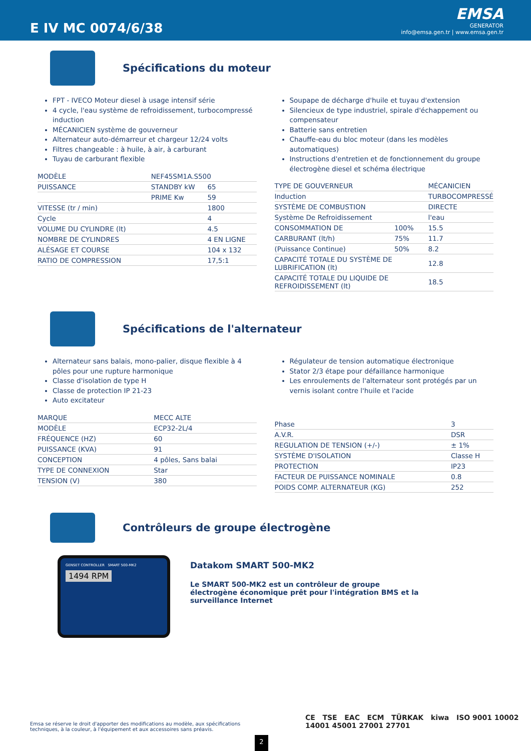E IV MC 0074/6/38
EMSA
GENERATOR
info@emsa.gen.tr | www.emsa.gen.tr
Spécifications du moteur
FPT - IVECO Moteur diesel à usage intensif série
4 cycle, l'eau système de refroidissement, turbocompressé induction
MÉCANICIEN système de gouverneur
Alternateur auto-démarreur et chargeur 12/24 volts
Filtres changeable : à huile, à air, à carburant
Tuyau de carburant flexible
| MODÈLE | NEF45SM1A.S500 | |
| PUISSANCE | STANDBY kW | 65 |
| | PRIME Kw | 59 |
| VITESSE (tr / min) | | 1800 |
| Cycle | | 4 |
| VOLUME DU CYLINDRE (lt) | | 4.5 |
| NOMBRE DE CYLINDRES | | 4 EN LIGNE |
| ALÉSAGE ET COURSE | | 104 x 132 |
| RATIO DE COMPRESSION | | 17,5:1 |
Soupape de décharge d'huile et tuyau d'extension
Silencieux de type industriel, spirale d'échappement ou compensateur
Batterie sans entretien
Chauffe-eau du bloc moteur (dans les modèles automatiques)
Instructions d'entretien et de fonctionnement du groupe électrogène diesel et schéma électrique
| TYPE DE GOUVERNEUR | | MÉCANICIEN |
| Induction | | TURBOCOMPRESSÉ |
| SYSTÈME DE COMBUSTION | | DIRECTE |
| Système De Refroidissement | | l'eau |
| CONSOMMATION DE | 100% | 15.5 |
| CARBURANT (lt/h) | 75% | 11.7 |
| (Puissance Continue) | 50% | 8.2 |
| CAPACITÉ TOTALE DU SYSTÈME DE LUBRIFICATION (lt) | | 12.8 |
| CAPACITÉ TOTALE DU LIQUIDE DE REFROIDISSEMENT (lt) | | 18.5 |
Spécifications de l'alternateur
Alternateur sans balais, mono-palier, disque flexible à 4 pôles pour une rupture harmonique
Classe d'isolation de type H
Classe de protection IP 21-23
Auto excitateur
| MARQUE | MECC ALTE |
| MODÈLE | ECP32-2L/4 |
| FRÉQUENCE (HZ) | 60 |
| PUISSANCE (KVA) | 91 |
| CONCEPTION | 4 pôles, Sans balai |
| TYPE DE CONNEXION | Star |
| TENSION (V) | 380 |
Régulateur de tension automatique électronique
Stator 2/3 étape pour défaillance harmonique
Les enroulements de l'alternateur sont protégés par un vernis isolant contre l'huile et l'acide
| Phase | 3 |
| A.V.R. | DSR |
| REGULATION DE TENSION (+/-) | ± 1% |
| SYSTÈME D'ISOLATION | Classe H |
| PROTECTION | IP23 |
| FACTEUR DE PUISSANCE NOMINALE | 0.8 |
| POIDS COMP. ALTERNATEUR (KG) | 252 |
Contrôleurs de groupe électrogène
GENSET CONTROLLER SMART 500-MK2
1494 RPM
Datakom SMART 500-MK2
Le SMART 500-MK2 est un contrôleur de groupe électrogène économique prêt pour l'intégration BMS et la surveillance Internet
Emsa se réserve le droit d'apporter des modifications au modèle, aux spécifications techniques, à la couleur, à l'équipement et aux accessoires sans préavis.
CE TSE EAC ECM TÜRKAK kiwa ISO 9001 10002 14001 45001 27001 27701
2